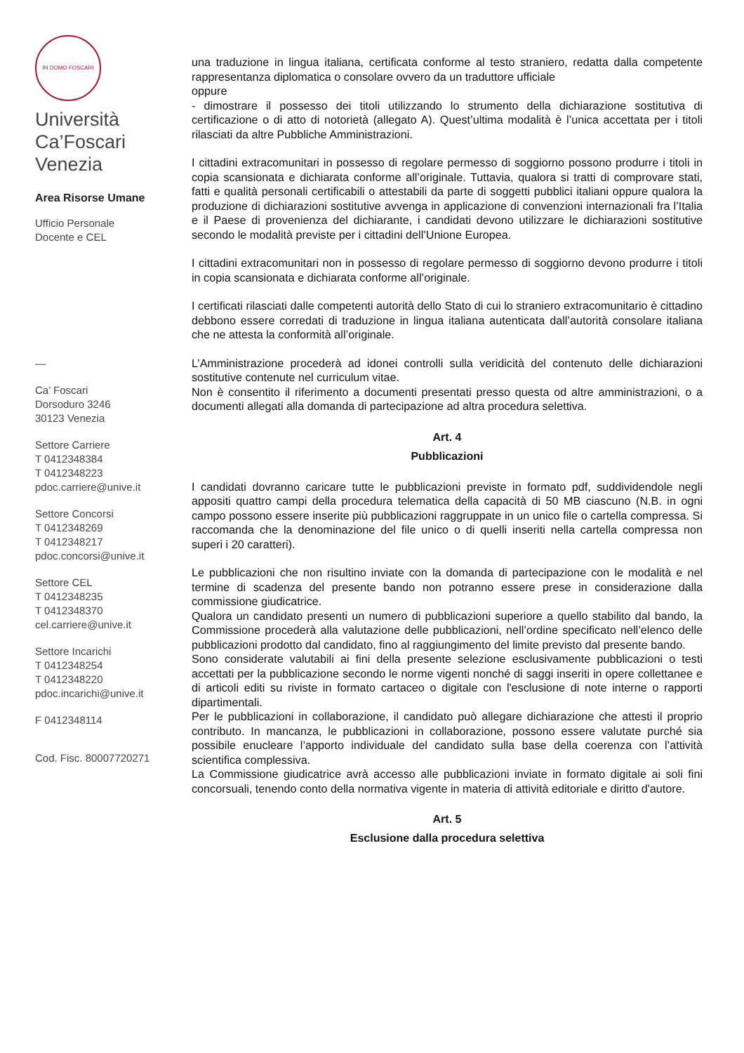IN DOMO FOSCARI
Università
Ca’Foscari
Venezia
Area Risorse Umane
Ufficio Personale
Docente e CEL
—
Ca’ Foscari
Dorsoduro 3246
30123 Venezia
Settore Carriere
T 0412348384
T 0412348223
pdoc.carriere@unive.it
Settore Concorsi
T 0412348269
T 0412348217
pdoc.concorsi@unive.it
Settore CEL
T 0412348235
T 0412348370
cel.carriere@unive.it
Settore Incarichi
T 0412348254
T 0412348220
pdoc.incarichi@unive.it
F 0412348114
Cod. Fisc. 80007720271
una traduzione in lingua italiana, certificata conforme al testo straniero, redatta dalla competente rappresentanza diplomatica o consolare ovvero da un traduttore ufficiale
oppure
- dimostrare il possesso dei titoli utilizzando lo strumento della dichiarazione sostitutiva di certificazione o di atto di notorietà (allegato A). Quest’ultima modalità è l’unica accettata per i titoli rilasciati da altre Pubbliche Amministrazioni.
I cittadini extracomunitari in possesso di regolare permesso di soggiorno possono produrre i titoli in copia scansionata e dichiarata conforme all’originale. Tuttavia, qualora si tratti di comprovare stati, fatti e qualità personali certificabili o attestabili da parte di soggetti pubblici italiani oppure qualora la produzione di dichiarazioni sostitutive avvenga in applicazione di convenzioni internazionali fra l’Italia e il Paese di provenienza del dichiarante, i candidati devono utilizzare le dichiarazioni sostitutive secondo le modalità previste per i cittadini dell’Unione Europea.
I cittadini extracomunitari non in possesso di regolare permesso di soggiorno devono produrre i titoli in copia scansionata e dichiarata conforme all’originale.
I certificati rilasciati dalle competenti autorità dello Stato di cui lo straniero extracomunitario è cittadino debbono essere corredati di traduzione in lingua italiana autenticata dall’autorità consolare italiana che ne attesta la conformità all’originale.
L’Amministrazione procederà ad idonei controlli sulla veridicità del contenuto delle dichiarazioni sostitutive contenute nel curriculum vitae.
Non è consentito il riferimento a documenti presentati presso questa od altre amministrazioni, o a documenti allegati alla domanda di partecipazione ad altra procedura selettiva.
Art. 4
Pubblicazioni
I candidati dovranno caricare tutte le pubblicazioni previste in formato pdf, suddividendole negli appositi quattro campi della procedura telematica della capacità di 50 MB ciascuno (N.B. in ogni campo possono essere inserite più pubblicazioni raggruppate in un unico file o cartella compressa. Si raccomanda che la denominazione del file unico o di quelli inseriti nella cartella compressa non superi i 20 caratteri).
Le pubblicazioni che non risultino inviate con la domanda di partecipazione con le modalità e nel termine di scadenza del presente bando non potranno essere prese in considerazione dalla commissione giudicatrice.
Qualora un candidato presenti un numero di pubblicazioni superiore a quello stabilito dal bando, la Commissione procederà alla valutazione delle pubblicazioni, nell’ordine specificato nell’elenco delle pubblicazioni prodotto dal candidato, fino al raggiungimento del limite previsto dal presente bando.
Sono considerate valutabili ai fini della presente selezione esclusivamente pubblicazioni o testi accettati per la pubblicazione secondo le norme vigenti nonché di saggi inseriti in opere collettanee e di articoli editi su riviste in formato cartaceo o digitale con l'esclusione di note interne o rapporti dipartimentali.
Per le pubblicazioni in collaborazione, il candidato può allegare dichiarazione che attesti il proprio contributo. In mancanza, le pubblicazioni in collaborazione, possono essere valutate purché sia possibile enucleare l’apporto individuale del candidato sulla base della coerenza con l’attività scientifica complessiva.
La Commissione giudicatrice avrà accesso alle pubblicazioni inviate in formato digitale ai soli fini concorsuali, tenendo conto della normativa vigente in materia di attività editoriale e diritto d'autore.
Art. 5
Esclusione dalla procedura selettiva